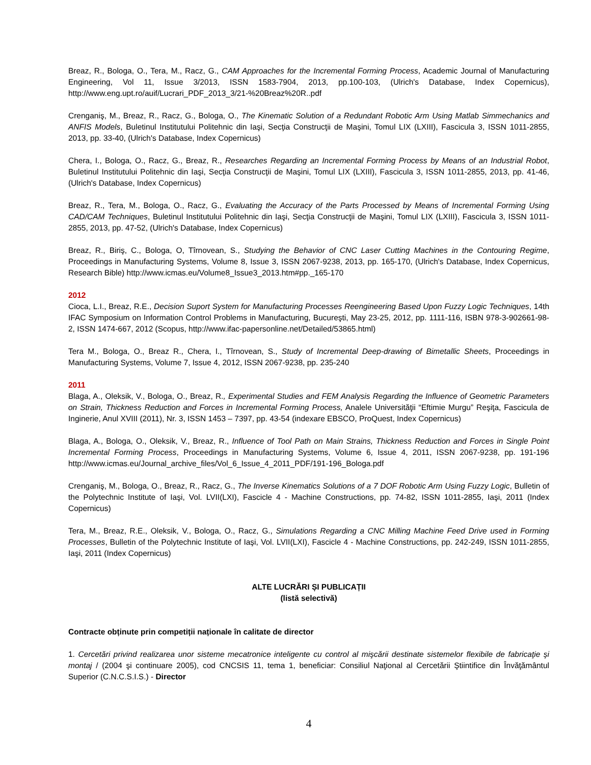Breaz, R., Bologa, O., Tera, M., Racz, G., CAM Approaches for the Incremental Forming Process, Academic Journal of Manufacturing Engineering, Vol 11, Issue 3/2013, ISSN 1583-7904, 2013, pp.100-103, (Ulrich's Database, Index Copernicus), http://www.eng.upt.ro/auif/Lucrari_PDF_2013_3/21-%20Breaz%20R..pdf
Crenganiş, M., Breaz, R., Racz, G., Bologa, O., The Kinematic Solution of a Redundant Robotic Arm Using Matlab Simmechanics and ANFIS Models, Buletinul Institutului Politehnic din Iaşi, Secţia Construcţii de Maşini, Tomul LIX (LXIII), Fascicula 3, ISSN 1011-2855, 2013, pp. 33-40, (Ulrich's Database, Index Copernicus)
Chera, I., Bologa, O., Racz, G., Breaz, R., Researches Regarding an Incremental Forming Process by Means of an Industrial Robot, Buletinul Institutului Politehnic din Iaşi, Secţia Construcţii de Maşini, Tomul LIX (LXIII), Fascicula 3, ISSN 1011-2855, 2013, pp. 41-46, (Ulrich's Database, Index Copernicus)
Breaz, R., Tera, M., Bologa, O., Racz, G., Evaluating the Accuracy of the Parts Processed by Means of Incremental Forming Using CAD/CAM Techniques, Buletinul Institutului Politehnic din Iaşi, Secţia Construcţii de Maşini, Tomul LIX (LXIII), Fascicula 3, ISSN 1011-2855, 2013, pp. 47-52, (Ulrich's Database, Index Copernicus)
Breaz, R., Biriş, C., Bologa, O, Tîrnovean, S., Studying the Behavior of CNC Laser Cutting Machines in the Contouring Regime, Proceedings in Manufacturing Systems, Volume 8, Issue 3, ISSN 2067-9238, 2013, pp. 165-170, (Ulrich's Database, Index Copernicus, Research Bible) http://www.icmas.eu/Volume8_Issue3_2013.htm#pp._165-170
2012
Cioca, L.I., Breaz, R.E., Decision Suport System for Manufacturing Processes Reengineering Based Upon Fuzzy Logic Techniques, 14th IFAC Symposium on Information Control Problems in Manufacturing, Bucureşti, May 23-25, 2012, pp. 1111-116, ISBN 978-3-902661-98-2, ISSN 1474-667, 2012 (Scopus, http://www.ifac-papersonline.net/Detailed/53865.html)
Tera M., Bologa, O., Breaz R., Chera, I., Tîrnovean, S., Study of Incremental Deep-drawing of Bimetallic Sheets, Proceedings in Manufacturing Systems, Volume 7, Issue 4, 2012, ISSN 2067-9238, pp. 235-240
2011
Blaga, A., Oleksik, V., Bologa, O., Breaz, R., Experimental Studies and FEM Analysis Regarding the Influence of Geometric Parameters on Strain, Thickness Reduction and Forces in Incremental Forming Process, Analele Universităţii “Eftimie Murgu” Reşiţa, Fascicula de Inginerie, Anul XVIII (2011), Nr. 3, ISSN 1453 – 7397, pp. 43-54 (indexare EBSCO, ProQuest, Index Copernicus)
Blaga, A., Bologa, O., Oleksik, V., Breaz, R., Influence of Tool Path on Main Strains, Thickness Reduction and Forces in Single Point Incremental Forming Process, Proceedings in Manufacturing Systems, Volume 6, Issue 4, 2011, ISSN 2067-9238, pp. 191-196 http://www.icmas.eu/Journal_archive_files/Vol_6_Issue_4_2011_PDF/191-196_Bologa.pdf
Crenganiş, M., Bologa, O., Breaz, R., Racz, G., The Inverse Kinematics Solutions of a 7 DOF Robotic Arm Using Fuzzy Logic, Bulletin of the Polytechnic Institute of Iaşi, Vol. LVII(LXI), Fascicle 4 - Machine Constructions, pp. 74-82, ISSN 1011-2855, Iaşi, 2011 (Index Copernicus)
Tera, M., Breaz, R.E., Oleksik, V., Bologa, O., Racz, G., Simulations Regarding a CNC Milling Machine Feed Drive used in Forming Processes, Bulletin of the Polytechnic Institute of Iaşi, Vol. LVII(LXI), Fascicle 4 - Machine Constructions, pp. 242-249, ISSN 1011-2855, Iaşi, 2011 (Index Copernicus)
ALTE LUCRĂRI ȘI PUBLICAȚII
(listă selectivă)
Contracte obținute prin competiții naționale în calitate de director
1. Cercetări privind realizarea unor sisteme mecatronice inteligente cu control al mişcării destinate sistemelor flexibile de fabricaţie şi montaj / (2004 şi continuare 2005), cod CNCSIS 11, tema 1, beneficiar: Consiliul Naţional al Cercetării Ştiintifice din Învăţământul Superior (C.N.C.S.I.S.) - Director
4